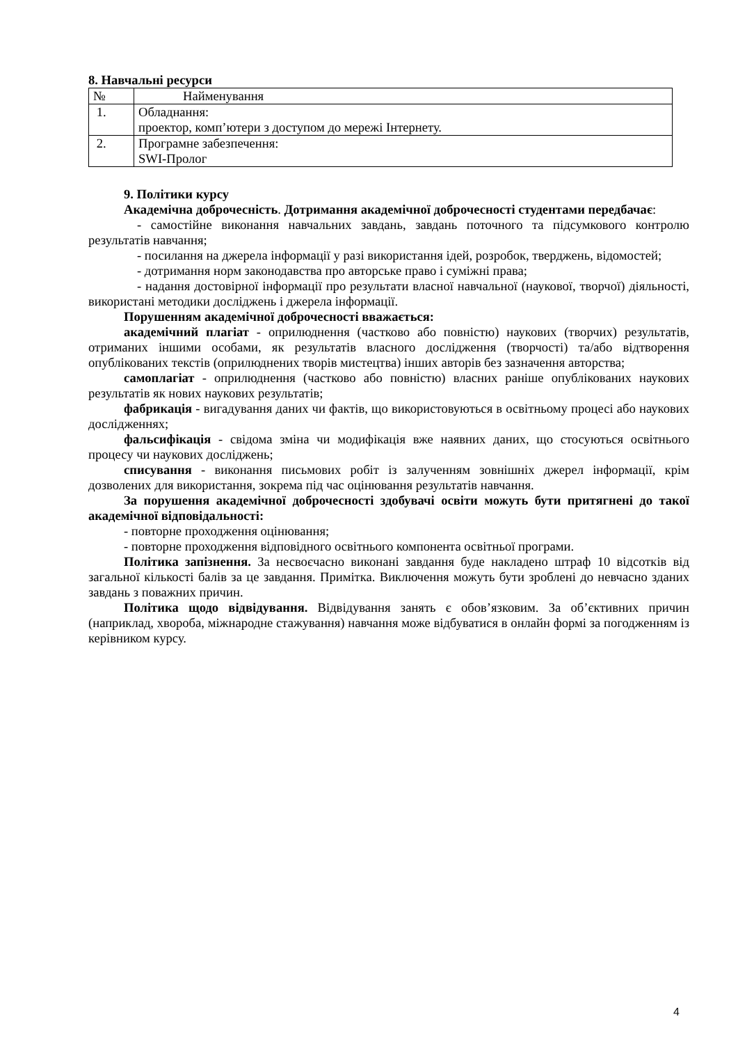8. Навчальні ресурси
| № | Найменування |
| 1. | Обладнання: проектор, комп’ютери з доступом до мережі Інтернету. |
| 2. | Програмне забезпечення: SWI-Пролог |
9. Політики курсу
Академічна доброчесність. Дотримання академічної доброчесності студентами передбачає:
- самостійне виконання навчальних завдань, завдань поточного та підсумкового контролю результатів навчання;
- посилання на джерела інформації у разі використання ідей, розробок, тверджень, відомостей;
- дотримання норм законодавства про авторське право і суміжні права;
- надання достовірної інформації про результати власної навчальної (наукової, творчої) діяльності, використані методики досліджень і джерела інформації.
Порушенням академічної доброчесності вважається:
академічний плагіат - оприлюднення (частково або повністю) наукових (творчих) результатів, отриманих іншими особами, як результатів власного дослідження (творчості) та/або відтворення опублікованих текстів (оприлюднених творів мистецтва) інших авторів без зазначення авторства;
самоплагіат - оприлюднення (частково або повністю) власних раніше опублікованих наукових результатів як нових наукових результатів;
фабрикація - вигадування даних чи фактів, що використовуються в освітньому процесі або наукових дослідженнях;
фальсифікація - свідома зміна чи модифікація вже наявних даних, що стосуються освітнього процесу чи наукових досліджень;
списування - виконання письмових робіт із залученням зовнішніх джерел інформації, крім дозволених для використання, зокрема під час оцінювання результатів навчання.
За порушення академічної доброчесності здобувачі освіти можуть бути притягнені до такої академічної відповідальності:
- повторне проходження оцінювання;
- повторне проходження відповідного освітнього компонента освітньої програми.
Політика запізнення. За несвоєчасно виконані завдання буде накладено штраф 10 відсотків від загальної кількості балів за це завдання. Примітка. Виключення можуть бути зроблені до невчасно зданих завдань з поважних причин.
Політика щодо відвідування. Відвідування занять є обов’язковим. За об’єктивних причин (наприклад, хвороба, міжнародне стажування) навчання може відбуватися в онлайн формі за погодженням із керівником курсу.
4